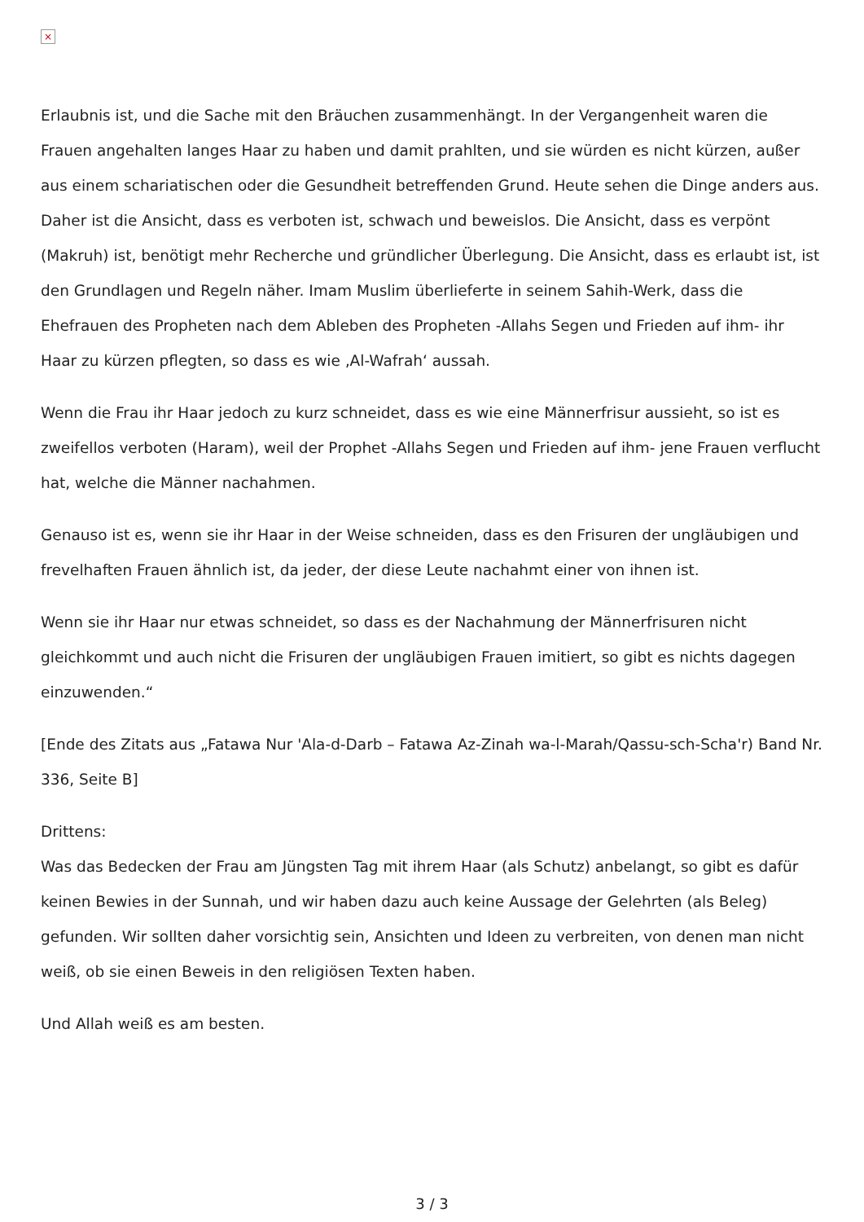×
Erlaubnis ist, und die Sache mit den Bräuchen zusammenhängt. In der Vergangenheit waren die Frauen angehalten langes Haar zu haben und damit prahlten, und sie würden es nicht kürzen, außer aus einem schariatischen oder die Gesundheit betreffenden Grund. Heute sehen die Dinge anders aus. Daher ist die Ansicht, dass es verboten ist, schwach und beweislos. Die Ansicht, dass es verpönt (Makruh) ist, benötigt mehr Recherche und gründlicher Überlegung. Die Ansicht, dass es erlaubt ist, ist den Grundlagen und Regeln näher. Imam Muslim überlieferte in seinem Sahih-Werk, dass die Ehefrauen des Propheten nach dem Ableben des Propheten -Allahs Segen und Frieden auf ihm- ihr Haar zu kürzen pflegten, so dass es wie ‚Al-Wafrah‘ aussah.
Wenn die Frau ihr Haar jedoch zu kurz schneidet, dass es wie eine Männerfrisur aussieht, so ist es zweifellos verboten (Haram), weil der Prophet -Allahs Segen und Frieden auf ihm- jene Frauen verflucht hat, welche die Männer nachahmen.
Genauso ist es, wenn sie ihr Haar in der Weise schneiden, dass es den Frisuren der ungläubigen und frevelhaften Frauen ähnlich ist, da jeder, der diese Leute nachahmt einer von ihnen ist.
Wenn sie ihr Haar nur etwas schneidet, so dass es der Nachahmung der Männerfrisuren nicht gleichkommt und auch nicht die Frisuren der ungläubigen Frauen imitiert, so gibt es nichts dagegen einzuwenden.“
[Ende des Zitats aus „Fatawa Nur 'Ala-d-Darb – Fatawa Az-Zinah wa-l-Marah/Qassu-sch-Scha'r) Band Nr. 336, Seite B]
Drittens:
Was das Bedecken der Frau am Jüngsten Tag mit ihrem Haar (als Schutz) anbelangt, so gibt es dafür keinen Bewies in der Sunnah, und wir haben dazu auch keine Aussage der Gelehrten (als Beleg) gefunden. Wir sollten daher vorsichtig sein, Ansichten und Ideen zu verbreiten, von denen man nicht weiß, ob sie einen Beweis in den religiösen Texten haben.
Und Allah weiß es am besten.
3 / 3